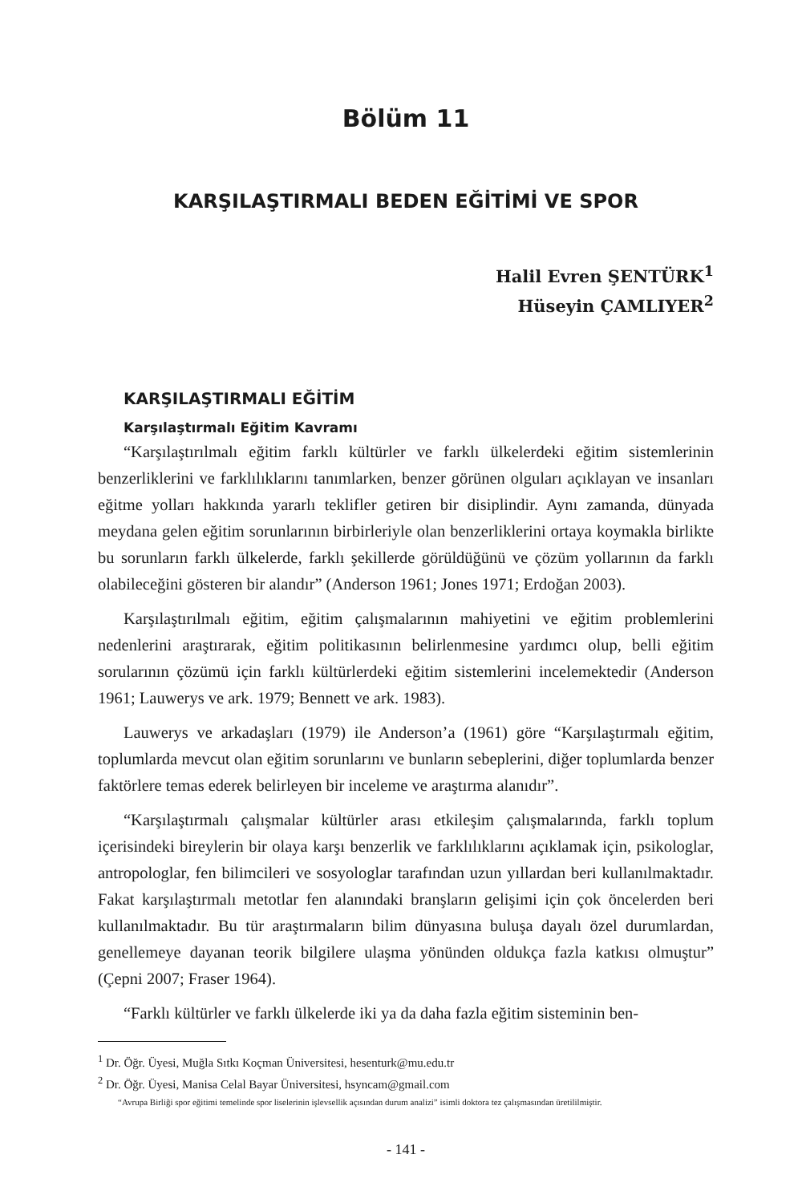Bölüm 11
KARŞILAŞTIRMALI BEDEN EĞİTİMİ VE SPOR
Halil Evren ŞENTÜRK<sup>1</sup>
Hüseyin ÇAMLIYER<sup>2</sup>
KARŞILAŞTIRMALI EĞİTİM
Karşılaştırmalı Eğitim Kavramı
“Karşılaştırılmalı eğitim farklı kültürler ve farklı ülkelerdeki eğitim sistemlerinin benzerliklerini ve farklılıklarını tanımlarken, benzer görünen olguları açıklayan ve insanları eğitme yolları hakkında yararlı teklifler getiren bir disiplindir. Aynı zamanda, dünyada meydana gelen eğitim sorunlarının birbirleriyle olan benzerliklerini ortaya koymakla birlikte bu sorunların farklı ülkelerde, farklı şekillerde görüldüğünü ve çözüm yollarının da farklı olabileceğini gösteren bir alandır” (Anderson 1961; Jones 1971; Erdoğan 2003).
Karşılaştırılmalı eğitim, eğitim çalışmalarının mahiyetini ve eğitim problemlerini nedenlerini araştırarak, eğitim politikasının belirlenmesine yardımcı olup, belli eğitim sorularının çözümü için farklı kültürlerdeki eğitim sistemlerini incelemektedir (Anderson 1961; Lauwerys ve ark. 1979; Bennett ve ark. 1983).
Lauwerys ve arkadaşları (1979) ile Anderson’a (1961) göre “Karşılaştırmalı eğitim, toplumlarda mevcut olan eğitim sorunlarını ve bunların sebeplerini, diğer toplumlarda benzer faktörlere temas ederek belirleyen bir inceleme ve araştırma alanıdır”.
“Karşılaştırmalı çalışmalar kültürler arası etkileşim çalışmalarında, farklı toplum içerisindeki bireylerin bir olaya karşı benzerlik ve farklılıklarını açıklamak için, psikologlar, antropologlar, fen bilimcileri ve sosyologlar tarafından uzun yıllardan beri kullanılmaktadır. Fakat karşılaştırmalı metotlar fen alanındaki branşların gelişimi için çok öncelerden beri kullanılmaktadır. Bu tür araştırmaların bilim dünyasına buluşa dayalı özel durumlardan, genellemeye dayanan teorik bilgilere ulaşma yönünden oldukça fazla katkısı olmuştur” (Çepni 2007; Fraser 1964).
“Farklı kültürler ve farklı ülkelerde iki ya da daha fazla eğitim sisteminin ben-
<sup>1</sup> Dr. Öğr. Üyesi, Muğla Sıtkı Koçman Üniversitesi, hesenturk@mu.edu.tr
<sup>2</sup> Dr. Öğr. Üyesi, Manisa Celal Bayar Üniversitesi, hsyncam@gmail.com
“Avrupa Birliği spor eğitimi temelinde spor liselerinin işlevsellik açısından durum analizi” isimli doktora tez çalışmasından üretililmiştir.
- 141 -